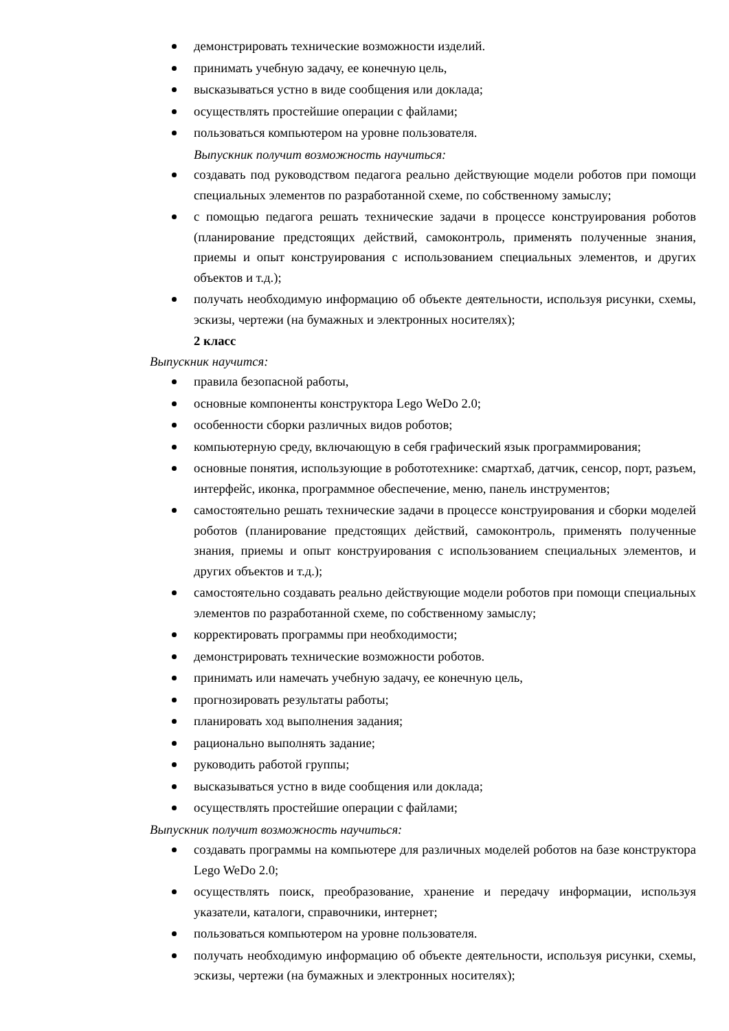демонстрировать технические возможности изделий.
принимать учебную задачу, ее конечную цель,
высказываться устно в виде сообщения или доклада;
осуществлять простейшие операции с файлами;
пользоваться компьютером на уровне пользователя.
Выпускник получит возможность научиться:
создавать под руководством педагога реально действующие модели роботов при помощи специальных элементов по разработанной схеме, по собственному замыслу;
с помощью педагога решать технические задачи в процессе конструирования роботов (планирование предстоящих действий, самоконтроль, применять полученные знания, приемы и опыт конструирования с использованием специальных элементов, и других объектов и т.д.);
получать необходимую информацию об объекте деятельности, используя рисунки, схемы, эскизы, чертежи (на бумажных и электронных носителях);
2 класс
Выпускник научится:
правила безопасной работы,
основные компоненты конструктора Lego WeDo 2.0;
особенности сборки различных видов роботов;
компьютерную среду, включающую в себя графический язык программирования;
основные понятия, использующие в робототехнике: смартхаб, датчик, сенсор, порт, разъем, интерфейс, иконка, программное обеспечение, меню, панель инструментов;
самостоятельно решать технические задачи в процессе конструирования и сборки моделей роботов (планирование предстоящих действий, самоконтроль, применять полученные знания, приемы и опыт конструирования с использованием специальных элементов, и других объектов и т.д.);
самостоятельно создавать реально действующие модели роботов при помощи специальных элементов по разработанной схеме, по собственному замыслу;
корректировать программы при необходимости;
демонстрировать технические возможности роботов.
принимать или намечать учебную задачу, ее конечную цель,
прогнозировать результаты работы;
планировать ход выполнения задания;
рационально выполнять задание;
руководить работой группы;
высказываться устно в виде сообщения или доклада;
осуществлять простейшие операции с файлами;
Выпускник получит возможность научиться:
создавать программы на компьютере для различных моделей роботов на базе конструктора Lego WeDo 2.0;
осуществлять поиск, преобразование, хранение и передачу информации, используя указатели, каталоги, справочники, интернет;
пользоваться компьютером на уровне пользователя.
получать необходимую информацию об объекте деятельности, используя рисунки, схемы, эскизы, чертежи (на бумажных и электронных носителях);